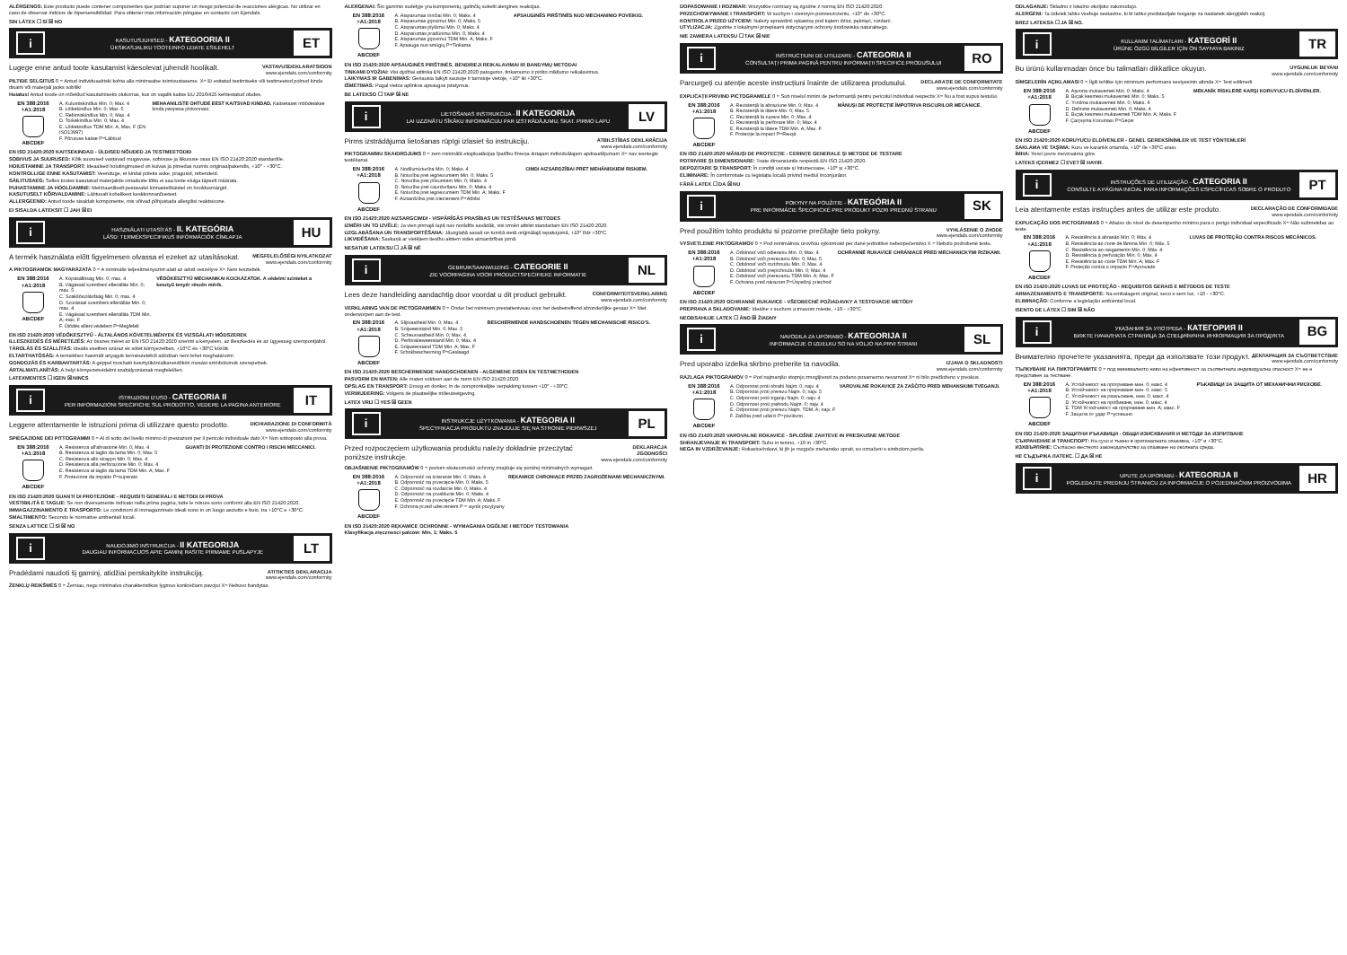ALÉRGENOS: Este producto puede contener componentes que podrían suponer un riesgo potencial de reacciones alérgicas. No utilizar en caso de observar indicios de hipersensibilidad. Para obtener más información póngase en contacto con Ejendals.
SIN LÁTEX ☐ SÍ ☒ NO
i
KASUTUSJUHISED - KATEGOORIA II
ÜKSIKASJALIKU TOOTEINFO LEIATE ESILEHELT
ET
Lugege enne antud toote kasutamist käesolevat juhendit hoolikalt. VASTAVUSDEKLARATSIOON
www.ejendals.com/conformity
PILTIDE SELGITUS 0 = Antud individuaalriski kohta alla minimaalse toimivustaseme. X= Ei esitatud testimiseks või testimeetod polnud kinda disaini või materjali jaoks sobilik!
Hoiatus! Antud toode on mõeldud kasutamiseks olukorras, kus on vajalik kaitse EU 2016/425 kehtestatud oludes.
| EN 388:2016 +A1:2018 ABCDEF | A. Kulumiskindlus Min. 0; Max. 4 B. Lõikekindlus Min. 0; Max. 5 C. Rebimiskindlus Min. 0; Max. 4 D. Torkekindlus Min. 0; Max. 4 E. Lõikekindlus TDM Min. A; Max. F (EN ISO13997) F. Põrutuse kaitse P=Läbitud | MEHAANILISTE OHTUDE EEST KAITSVAD KINDAD. Kaitsetaset mõõdetakse kinda peopesa piirkonnast. |
EN ISO 21420:2020 KAITSEKINDAD - ÜLDISED NÕUDED JA TESTMEETODID
SOBIVUS JA SUURUSED: Kõik suurused vastavad mugavuse, sobivuse ja liikuvuse osas EN ISO 21420:2020 standardile.
HOIUSTAMINE JA TRANSPORT: Ideaalsed hoiutingimused on kuivas ja pimedas ruumis originaalpakendis, +10° - +30°C.
KONTROLLIGE ENNE KASUTAMIST: Veenduge, et kindal poleks auke, pragusid, rebendeid.
SÄILITUSAEG: Selles tootes kasutatud materjalide omaduste tõttu ei saa toote eluiga täpselt määrata.
PUHASTAMINE JA HOOLDAMINE: Mehhaaniliselt pestavatel kinnastel/käistel on hooldusmärgid.
KASUTUSELT KÕRVALDAMINE: Lähtuvalt kohalikest keskkonnanõuetest.
ALLERGEENID: Antud toode sisaldab komponente, mis võivad põhjustada allergilisi reaktsioone.
EI SISALDA LATEKSIT ☐ JAH ☒ EI
i
HASZNÁLATI UTASÍTÁS - II. KATEGÓRIA
LÁSD: TERMÉKSPECIFIKUS INFORMÁCIÓK CÍMLAPJA
HU
A termék használata előtt figyelmesen olvassa el ezeket az utasításokat. MEGFELELŐSÉGI NYILATKOZAT
www.ejendals.com/conformity
A PIKTOGRAMOK MAGYARÁZATA 0 = A minimális teljesítményszint alatt az adott veszélyre X= Nem tesztelték.
| EN 388:2016 +A1:2018 ABCDEF | A. Kopásállóság Min. 0; max. 4 B. Vágással szembeni ellenállás Min. 0; max. 5 C. Szakítószilárdság Min. 0; max. 4 D. Szúrással szembeni ellenállás Min. 0; max. 4 E. Vágással szembeni ellenállás TDM Min. A; max. F F. Ütődés elleni védelem P=Megfelelt | VÉDŐKESZTYŰ MECHANIKAI KOCKÁZATOK. A védelmi szinteket a kesztyű tenyér részén mérik. |
EN ISO 21420:2020 VÉDŐKESZTYŰ - ÁLTALÁNOS KÖVETELMÉNYEK ÉS VIZSGÁLATI MÓDSZEREK
ILLESZKEDÉS ÉS MÉRETEZÉS: Az összes méret az EN ISO 21420:2020 szerinti a kényelem, az illeszkedés és az ügyesség szempontjából.
TÁROLÁS ÉS SZÁLLÍTÁS: Ideális esetben száraz és sötét környezetben, +10°C és +30°C között.
ELTARTHATÓSÁG: A termékhez használt anyagok természetéből adódóan nem lehet meghatározni.
GONDOZÁS ÉS KARBANTARTÁS: A géppel mosható kesztyűkön/alkarvédőkön mosási szimbólumok szerepelnek.
ÁRTALMATLANÍTÁS: A helyi környezetvédelmi szabályozásnak megfelelően.
LATEXMENTES ☐ IGEN ☒ NINCS
i
ISTRUZIONI D'USO - CATEGORIA II
PER INFORMAZIONI SPECIFICHE SUL PRODOTTO, VEDERE LA PAGINA ANTERIORE
IT
Leggere attentamente le istruzioni prima di utilizzare questo prodotto. DICHIARAZIONE DI CONFORMITÀ
www.ejendals.com/conformity
SPIEGAZIONE DEI PITTOGRAMMI 0 = Al di sotto del livello minimo di prestazioni per il pericolo individuale dato X= Non sottoposto alla prova.
| EN 388:2016 +A1:2018 ABCDEF | A. Resistenza all'abrasione Min. 0; Max. 4 B. Resistenza al taglio da lama Min. 0; Max. 5 C. Resistenza allo strappo Min. 0; Max. 4 D. Resistenza alla perforazione Min. 0; Max. 4 E. Resistenza al taglio da lama TDM Min. A; Max. F F. Protezione da impatto P=superato | GUANTI DI PROTEZIONE CONTRO I RISCHI MECCANICI. |
EN ISO 21420:2020 GUANTI DI PROTEZIONE - REQUISITI GENERALI E METODI DI PROVA
VESTIBILITÀ E TAGLIE: Se non diversamente indicato nella prima pagina, tutte le misure sono conformi alla EN ISO 21420:2020.
IMMAGAZZINAMENTO E TRASPORTO: Le condizioni di immagazzinato ideali sono in un luogo asciutto e buio, tra +10°C e +30°C.
SMALTIMENTO: Secondo le normative ambientali locali.
SENZA LATTICE ☐ SÌ ☒ NO
i
NAUDOJIMO INSTRUKCIJA - II KATEGORIJA
DAUGIAU INFORMACIJOS APIE GAMINĮ RASITE PIRMAME PUSLAPYJE
LT
Pradėdami naudoti šį gaminį, atidžiai perskaitykite instrukciją. ATITIKTIES DEKLARACIJA
www.ejendals.com/conformity
ŽENKLŲ REIKŠMĖS 0 = Žemiau, negu minimalus charakteristikos lygmuo konkrečiam pavojui X= Nebuvo bandytas.
ALERGENAI: Šio gaminio sudėtyje yra komponentų, galinčių sukelti alergines reakcijas.
| EN 388:2016 +A1:2018 ABCDEF | A. Atsparumas trinčiai Min. 0; Maks. 4 B. Atsparumas įpjovimui Min. 0; Maks. 5 C. Atsparumas plyšimui Min. 0; Maks. 4 D. Atsparumas pradūrimui Min. 0; Maks. 4 E. Atsparumas įpjovimui TDM Min. A; Maks. F F. Apsauga nuo smūgių P=Tinkama | APSAUGINĖS PIRŠTINĖS NUO MECHANINIO POVEIKIO. |
EN ISO 21420:2020 APSAUGINĖS PIRŠTINĖS. BENDRIEJI REIKALAVIMAI IR BANDYMŲ METODAI
TINKAMI DYDŽIAI: Visi dydžiai atitinka EN ISO 21420:2020 patogumo, tinkamumo ir piršto mikliumo reikalavimus.
LAIKYMAS IR GABENIMAS: Geriausia laikyti sausoje ir tamsioje vietoje, +10° iki +30°C.
IŠMETIMAS: Pagal vietos aplinkos apsaugos įstatymus.
BE LATEKSO ☐ TAIP ☒ NE
i
LIETOŠANAS INSTRUKCIJA - II KATEGORIJA
LAI UZZINĀTU SĪKĀKU INFORMĀCIJU PAR IZSTRĀDĀJUMU, SKAT. PIRMO LAPU
LV
Pirms izstrādājuma lietošanas rūpīgi izlasiet šo instrukciju. ATBILSTĪBAS DEKLARĀCIJA
www.ejendals.com/conformity
PIKTOGRAMMU SKAIDROJUMS 0 = zem minimālā ekspluatācijas īpašību līmeņa dotajam individuālajam apdraudējumam X= nav iesniegts testēšanai.
| EN 388:2016 +A1:2018 ABCDEF | A. Nodilumizturība Min. 0; Maks. 4 B. Noturība pret iegriezumiem Min. 0; Maks. 5 C. Noturība pret plīsumiem Min. 0; Maks. 4 D. Noturība pret caurduršanu Min. 0; Maks. 4 E. Noturība pret iegriezumiem TDM Min. A; Maks. F F. Aizsardzība pret triecieniem P=Atbilst | CIMDI AIZSARDZĪBAI PRET MEHĀNISKIEM RISKIEM. |
EN ISO 21420:2020 AIZSARGCIMDI - VISPĀRĪGĀS PRASĪBAS UN TESTĒŠANAS METODES
IZMĒRI UN TO IZVĒLE: Ja vien pirmajā lapā nav norādīts savādāk, visi izmēri atbilst standartam EN ISO 21420:2020.
UZGLABĀŠANA UN TRANSPORTĒŠANA: Jāuzglabā sausā un tumšā vietā oriģinālajā iepakojumā, +10° līdz +30°C.
LIKVIDĒŠANA: Saskaņā ar vietējiem tiesību aktiem vides aizsardzības jomā.
NESATUR LATEKSU ☐ JĀ ☒ NĒ
i
GEBRUIKSAANWIJZING - CATEGORIE II
ZIE VOORPAGINA VOOR PRODUCTSPECIFIEKE INFORMATIE
NL
Lees deze handleiding aandachtig door voordat u dit product gebruikt. CONFORMITEITSVERKLARING
www.ejendals.com/conformity
VERKLARING VAN DE PICTOGRAMMEN 0 = Onder het minimum prestatieniveau voor het desbetreffend afzonderlijke gevaar X= Niet onderworpen aan de test.
| EN 388:2016 +A1:2018 ABCDEF | A. Slijtvastheid Min. 0; Max. 4 B. Snijweerstand Min. 0; Max. 5 C. Scheurvastheid Min. 0; Max. 4 D. Perforatieweerstand Min. 0; Max. 4 E. Snijweerstand TDM Min. A; Max. F F. Schokbescherming P=Geslaagd | BESCHERMENDE HANDSCHOENEN TEGEN MECHANISCHE RISICO'S. |
EN ISO 21420:2020 BESCHERMENDE HANDSCHOENEN - ALGEMENE EISEN EN TESTMETHODEN
PASVORM EN MATEN: Alle maten voldoen aan de norm EN ISO 21420:2020.
OPSLAG EN TRANSPORT: Droog en donker, in de oorspronkelijke verpakking tussen +10° - +30°C.
VERWIJDERING: Volgens de plaatselijke milieuwetgeving.
LATEX VRIJ ☐ YES ☒ GEEN
i
INSTRUKCJE UŻYTKOWANIA - KATEGORIA II
SPECYFIKACJA PRODUKTU ZNAJDUJE SIĘ NA STRONIE PIERWSZEJ
PL
Przed rozpoczęciem użytkowania produktu należy dokładnie przeczytać poniższe instrukcje. DEKLARACJA ZGODNOŚCI
www.ejendals.com/conformity
OBJAŚNIENIE PIKTOGRAMÓW 0 = poziom skuteczności ochrony znajduje się poniżej minimalnych wymagań.
| EN 388:2016 +A1:2018 ABCDEF | A. Odporność na ścieranie Min. 0; Maks. 4 B. Odporność na przecięcie Min. 0; Maks. 5 C. Odporność na rozdarcie Min. 0; Maks. 4 D. Odporność na przekłucie Min. 0; Maks. 4 E. Odporność na przecięcie TDM Min. A; Maks. F F. Ochrona przed uderzeniem P = wynik pozytywny | RĘKAWICE CHRONIĄCE PRZED ZAGROŻENIAMI MECHANICZNYMI. |
EN ISO 21420:2020 RĘKAWICE OCHRONNE - WYMAGANIA OGÓLNE I METODY TESTOWANIA
Klasyfikacja zręczności palców: Min. 1; Maks. 5
DOPASOWANIE I ROZMIAR: Wszystkie rozmiary są zgodne z normą EN ISO 21420:2020.
PRZECHOWYWANIE I TRANSPORT: W suchym i ciemnym pomieszczeniu, +10° do +30°C.
KONTROLA PRZED UŻYCIEM: Należy sprawdzić rękawicę pod kątem dziur, pęknięć, rozdarć.
UTYLIZACJA: Zgodnie z lokalnymi przepisami dotyczącymi ochrony środowiska naturalnego.
NIE ZAWIERA LATEKSU ☐ TAK ☒ NIE
i
INSTRUCȚIUNI DE UTILIZARE - CATEGORIA II
CONSULTAȚI PRIMA PAGINĂ PENTRU INFORMAȚII SPECIFICE PRODUSULUI
RO
Parcurgeți cu atenție aceste instrucțiuni înainte de utilizarea produsului. DECLARAȚIE DE CONFORMITATE
www.ejendals.com/conformity
EXPLICAȚII PRIVIND PICTOGRAMELE 0 = Sub nivelul minim de performanță pentru pericolul individual respectiv X= Nu a fost supus testului.
| EN 388:2016 +A1:2018 ABCDEF | A. Rezistență la abraziune Min. 0; Max. 4 B. Rezistență la tăiere Min. 0; Max. 5 C. Rezistență la rupere Min. 0; Max. 4 D. Rezistență la perforare Min. 0; Max. 4 E. Rezistență la tăiere TDM Min. A; Max. F F. Protecție la impact P=Reușit | MĂNUȘI DE PROTECȚIE ÎMPOTRIVA RISCURILOR MECANICE. |
EN ISO 21420:2020 MĂNUȘI DE PROTECȚIE - CERINȚE GENERALE ȘI METODE DE TESTARE
POTRIVIRE ȘI DIMENSIONARE: Toate dimensiunile respectă EN ISO 21420:2020.
DEPOZITARE ȘI TRANSPORT: În condiții uscate și întunecoase, +10° și +30°C.
ELIMINARE: În conformitate cu legislația locală privind mediul înconjurător.
FĂRĂ LATEX ☐ DA ☒ NU
i
POKYNY NA POUŽITIE - KATEGÓRIA II
PRE INFORMÁCIE ŠPECIFICKÉ PRE PRODUKT POZRI PREDNÚ STRANU
SK
Pred použitím tohto produktu si pozorne prečítajte tieto pokyny. VYHLÁSENIE O ZHODE
www.ejendals.com/conformity
VYSVETLENIE PIKTOGRAMOV 0 = Pod minimálnou úrovňou výkonnosti per dané jednotlivé nebezpečenstvo X = Nebolo podrobené testu.
| EN 388:2016 +A1:2018 ABCDEF | A. Odolnosť voči odieraniu Min. 0; Max. 4 B. Odolnosť voči prerezaniu Min. 0; Max. 5 C. Odolnosť voči roztrhnutiu Min. 0; Max. 4 D. Odolnosť voči prepichnutiu Min. 0; Max. 4 E. Odolnosť voči prerezaniu TDM Min. A; Max. F F. Ochrana pred nárazom P=Úspešný priechod | OCHRANNÉ RUKAVICE CHRÁNIACE PRED MECHANICKÝMI RIZIKAMI. |
EN ISO 21420:2020 OCHRANNÉ RUKAVICE - VŠEOBECNÉ POŽIADAVKY A TESTOVACIE METÓDY
PREPRAVA A SKLADOVANIE: Ideálne v suchom a tmavom mieste, +10 - +30°C.
NEOBSAHUJE LATEX ☐ ÁNO ☒ ŽIADNY
i
NAVODILA ZA UPORABO - KATEGORIJA II
INFORMACIJE O IZDELKU SO NA VOLJO NA PRVI STRANI
SL
Pred uporabo izdelka skrbno preberite ta navodila. IZJAVA O SKLADNOSTI
www.ejendals.com/conformity
RAZLAGA PIKTOGRAMOV 0 = Pod najmanjšo stopnjo zmogljivosti za podano posamezno nevarnost X= ni bilo predloženo v preskus.
| EN 388:2016 +A1:2018 ABCDEF | A. Odpornost proti obrabi Najm. 0; najv. 4 B. Odpornost proti prerezu Najm. 0; najv. 5 C. Odpornost proti trganju Najm. 0; najv. 4 D. Odpornost proti prebodu Najm. 0; najv. 4 E. Odpornost proti prerezu Najm. TDM. A; najv. F F. Zaščita pred udarci P=pozitivno | VAROVALNE ROKAVICE ZA ZAŠČITO PRED MEHANSKIMI TVEGANJI. |
EN ISO 21420:2020 VAROVALNE ROKAVICE - SPLOŠNE ZAHTEVE IN PRESKUSNE METODE
SHRANJEVANJE IN TRANSPORT: Suho in temno, +10 in +30°C.
NEGA IN VZDRŽEVANJE: Rokavice/rokavi, ki jih je mogoče mehansko oprati, so označeni s simbolom perila.
ODLAGANJE: Skladno z lokalno okoljsko zakonodajo.
ALERGENI: Ta izdelek lahko vsebuje sestavine, ki bi lahko predstavljale tveganje za nastanek alergijskih reakcij.
BREZ LATEKSA ☐ JA ☒ NO.
i
KULLANIM TALİMATLARI - KATEGORİ II
ÜRÜNE ÖZGÜ BİLGİLER İÇİN ÖN SAYFAYA BAKINIZ
TR
Bu ürünü kullanmadan önce bu talimatları dikkatlice okuyun. UYGUNLUK BEYANI
www.ejendals.com/conformity
SİMGELERİN AÇIKLAMASI 0 = İlgili tehlike için minimum performans seviyesinin altında X= Test edilmedi.
| EN 388:2016 +A1:2018 ABCDEF | A. Aşınma mukavemeti Min. 0; Maks. 4 B. Bıçak kesmesi mukavemeti Min. 0; Maks. 5 C. Yırtılma mukavemeti Min. 0; Maks. 4 D. Delinme mukavemeti Min. 0; Maks. 4 E. Bıçak kesmesi mukavemeti TDM Min. A; Maks. F F. Çarpışma Koruması P=Geçer | MEKANİK RİSKLERE KARŞI KORUYUCU ELDİVENLER. |
EN ISO 21420:2020 KORUYUCU ELDİVENLER - GENEL GEREKSİNİMLER VE TEST YÖNTEMLERİ
SAKLAMA VE TAŞIMA: Kuru ve karanlık ortamda, +10° ile +30°C arası.
İMHA: Yerel çevre mevzuatına göre.
LATEKS IÇERMEZ ☐ EVET ☒ HAYIR.
i
INSTRUÇÕES DE UTILIZAÇÃO - CATEGORIA II
CONSULTE A PÁGINA INICIAL PARA INFORMAÇÕES ESPECÍFICAS SOBRE O PRODUTO
PT
Leia atentamente estas instruções antes de utilizar este produto. DECLARAÇÃO DE CONFORMIDADE
www.ejendals.com/conformity
EXPLICAÇÃO DOS PICTOGRAMAS 0 = Abaixo do nível de desempenho mínimo para o perigo individual especificado X= Não submetidas ao teste.
| EN 388:2016 +A1:2018 ABCDEF | A. Resistência à abrasão Mín. 0; Máx. 4 B. Resistência ao corte de lâmina Mín. 0; Máx. 5 C. Resistência ao rasgamento Mín. 0; Máx. 4 D. Resistência à perfuração Mín. 0; Máx. 4 E. Resistência ao corte TDM Mín. A; Máx. F F. Proteção contra o impacto P=Aprovado | LUVAS DE PROTEÇÃO CONTRA RISCOS MECÂNICOS. |
EN ISO 21420:2020 LUVAS DE PROTEÇÃO - REQUISITOS GERAIS E MÉTODOS DE TESTE
ARMAZENAMENTO E TRANSPORTE: Na embalagem original, seco e sem luz, +10 - +30°C.
ELIMINAÇÃO: Conforme a legislação ambiental local.
ISENTO DE LÁTEX ☐ SIM ☒ NÃO
i
УКАЗАНИЯ ЗА УПОТРЕБА - КАТЕГОРИЯ II
ВИЖТЕ НАЧАЛНАТА СТРАНИЦА ЗА СПЕЦИФИЧНА ИНФОРМАЦИЯ ЗА ПРОДУКТА
BG
Внимателно прочетете указанията, преди да използвате този продукт. ДЕКЛАРАЦИЯ ЗА СЪОТВЕТСТВИЕ
www.ejendals.com/conformity
ТЪЛКУВАНЕ НА ПИКТОГРАМИТЕ 0 = под минималното ниво на ефективност за съответната индивидуална опасност X= не е представен за тестване.
| EN 388:2016 +A1:2018 ABCDEF | A. Устойчивост на протриване мин. 0; макс. 4 B. Устойчивост на прорязване мин. 0; макс. 5 C. Устойчивост на разкъсване, мин. 0; макс. 4 D. Устойчивост на пробиване, мин. 0; макс. 4 E. TDM Устойчивост на прорязване мин. A; макс. F F. Защита от удар P=успешно | РЪКАВИЦИ ЗА ЗАЩИТА ОТ МЕХАНИЧНИ РИСКОВЕ. |
EN ISO 21420:2020 ЗАЩИТНИ РЪКАВИЦИ - ОБЩИ ИЗИСКВАНИЯ И МЕТОДИ ЗА ИЗПИТВАНЕ
СЪХРАНЕНИЕ И ТРАНСПОРТ: На сухо и тъмно в оригиналната опаковка, +10° и +30°C.
ИЗХВЪРЛЯНЕ: Съгласно местното законодателство за опазване на околната среда.
НЕ СЪДЪРЖА ЛАТЕКС. ☐ ДА ☒ НЕ
i
UPUTE ZA UPORABU - KATEGORIJA II
POGLEDAJTE PREDNJU STRANICU ZA INFORMACIJE O POJEDINAČNIM PROIZVODIMA
HR